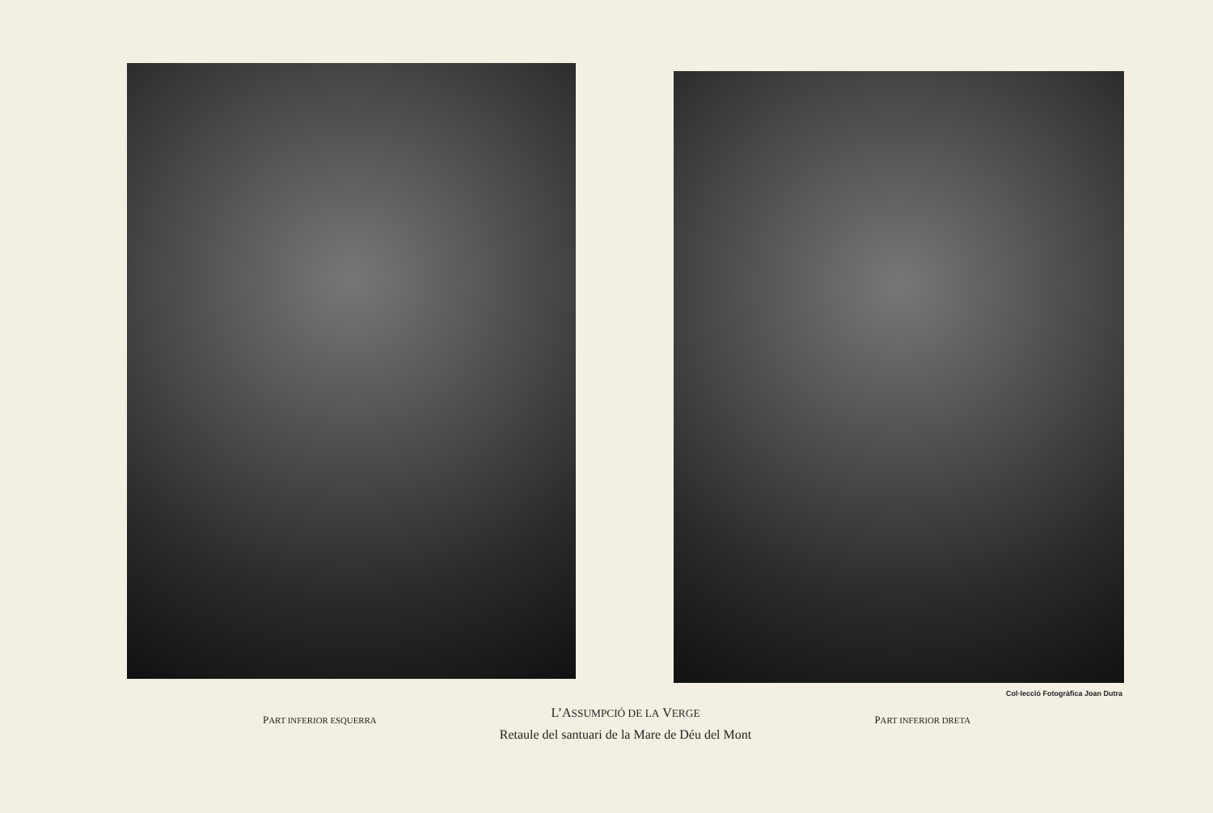Col·lecció Fotogràfica Joan Dutra
PART INFERIOR ESQUERRA
L’ASSUMPCIÓ DE LA VERGE
Retaule del santuari de la Mare de Déu del Mont
PART INFERIOR DRETA